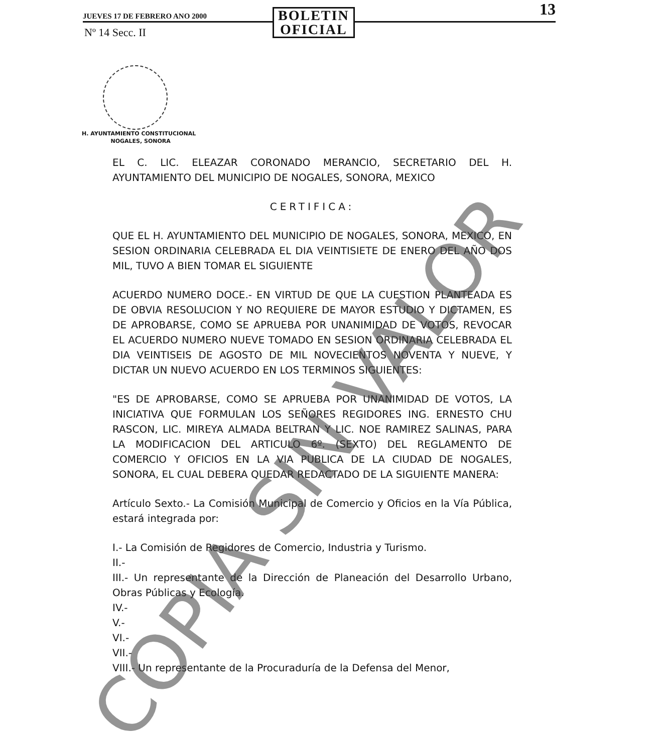JUEVES 17 DE FEBRERO ANO 2000
BOLETIN
OFICIAL
13
Nº 14 Secc. II
H. AYUNTAMIENTO CONSTITUCIONAL
NOGALES, SONORA
EL C. LIC. ELEAZAR CORONADO MERANCIO, SECRETARIO DEL H. AYUNTAMIENTO DEL MUNICIPIO DE NOGALES, SONORA, MEXICO
CERTIFICA:
QUE EL H. AYUNTAMIENTO DEL MUNICIPIO DE NOGALES, SONORA, MEXICO, EN SESION ORDINARIA CELEBRADA EL DIA VEINTISIETE DE ENERO DEL AÑO DOS MIL, TUVO A BIEN TOMAR EL SIGUIENTE
ACUERDO NUMERO DOCE.- EN VIRTUD DE QUE LA CUESTION PLANTEADA ES DE OBVIA RESOLUCION Y NO REQUIERE DE MAYOR ESTUDIO Y DICTAMEN, ES DE APROBARSE, COMO SE APRUEBA POR UNANIMIDAD DE VOTOS, REVOCAR EL ACUERDO NUMERO NUEVE TOMADO EN SESION ORDINARIA CELEBRADA EL DIA VEINTISEIS DE AGOSTO DE MIL NOVECIENTOS NOVENTA Y NUEVE, Y DICTAR UN NUEVO ACUERDO EN LOS TERMINOS SIGUIENTES:
"ES DE APROBARSE, COMO SE APRUEBA POR UNANIMIDAD DE VOTOS, LA INICIATIVA QUE FORMULAN LOS SEÑORES REGIDORES ING. ERNESTO CHU RASCON, LIC. MIREYA ALMADA BELTRAN Y LIC. NOE RAMIREZ SALINAS, PARA LA MODIFICACION DEL ARTICULO 6º. (SEXTO) DEL REGLAMENTO DE COMERCIO Y OFICIOS EN LA VIA PUBLICA DE LA CIUDAD DE NOGALES, SONORA, EL CUAL DEBERA QUEDAR REDACTADO DE LA SIGUIENTE MANERA:
Artículo Sexto.- La Comisión Municipal de Comercio y Oficios en la Vía Pública, estará integrada por:
I.- La Comisión de Regidores de Comercio, Industria y Turismo.
II.-
III.- Un representante de la Dirección de Planeación del Desarrollo Urbano, Obras Públicas y Ecología.
IV.-
V.-
VI.-
VII.-
VIII.- Un representante de la Procuraduría de la Defensa del Menor,
COPIA SIN VALOR